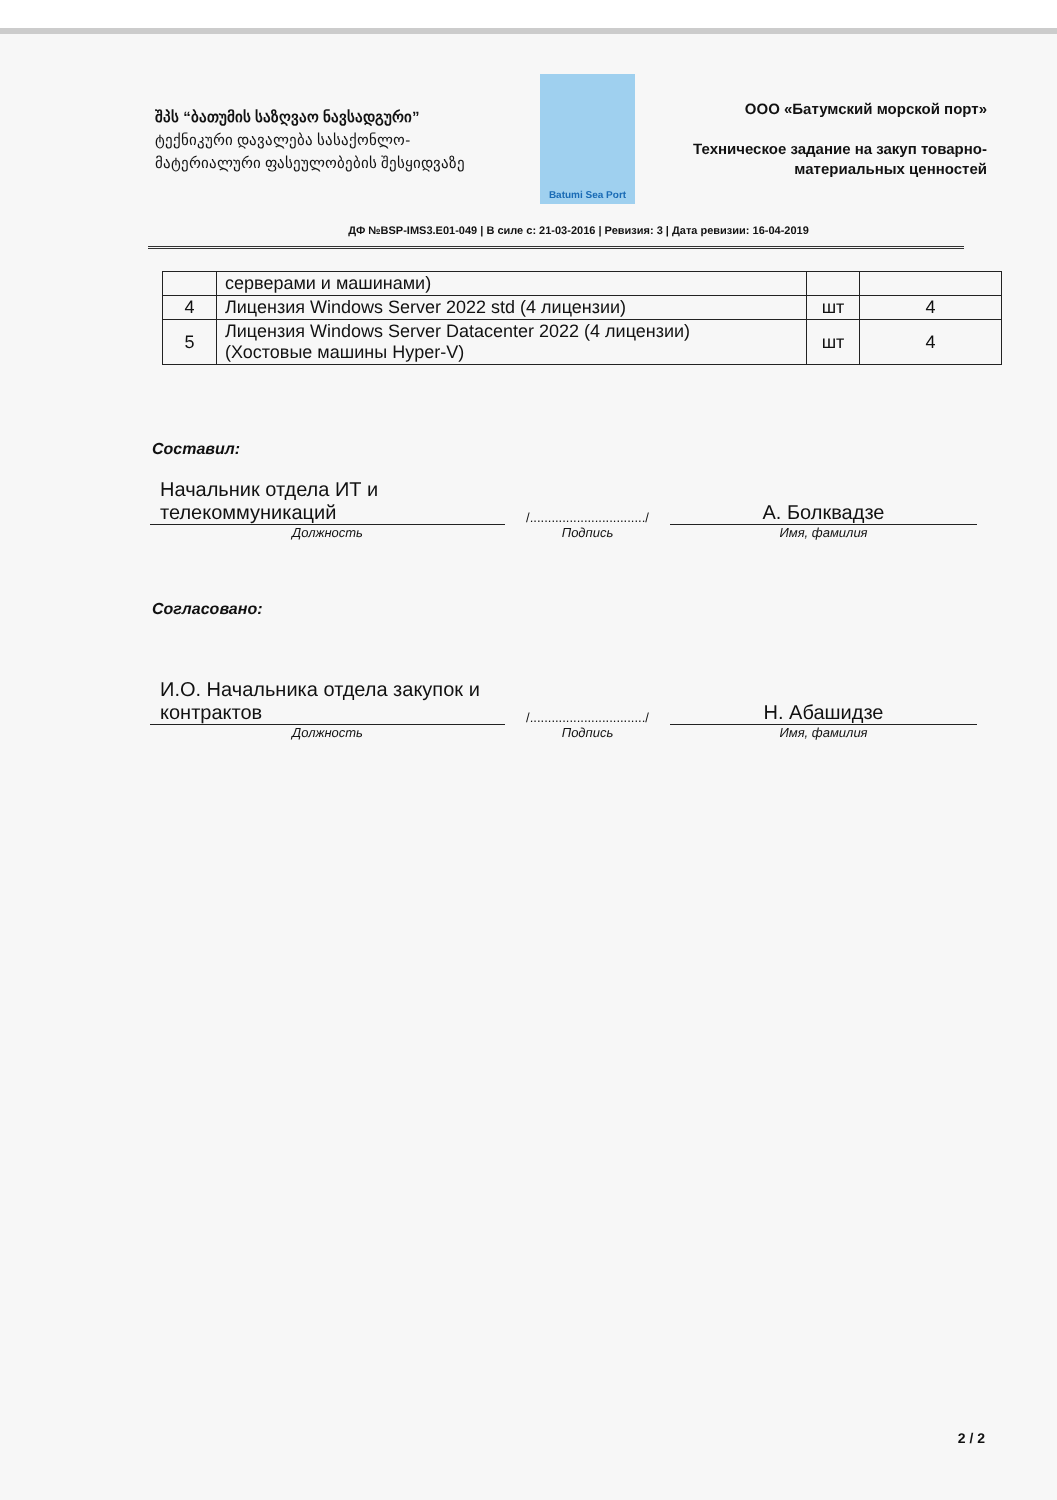შპს “ბათუმის საზღვაო ნავსადგური”
ტექნიკური დავალება სასაქონლო-მატერიალური ფასეულობების შესყიდვაზე
Batumi Sea Port
ООО «Батумский морской порт»
Техническое задание на закуп товарно-материальных ценностей
ДФ №BSP-IMS3.E01-049 | В силе с: 21-03-2016 | Ревизия: 3 | Дата ревизии: 16-04-2019
| | серверами и машинами) | | |
| 4 | Лицензия Windows Server 2022 std (4 лицензии) | шт | 4 |
| 5 | Лицензия Windows Server Datacenter 2022 (4 лицензии) (Хостовые машины Hyper-V) | шт | 4 |
Составил:
Начальник отдела ИТ и телекоммуникаций
Должность
/................................/
Подпись
А. Болквадзе
Имя, фамилия
Согласовано:
И.О. Начальника отдела закупок и контрактов
Должность
/................................/
Подпись
Н. Абашидзе
Имя, фамилия
2 / 2